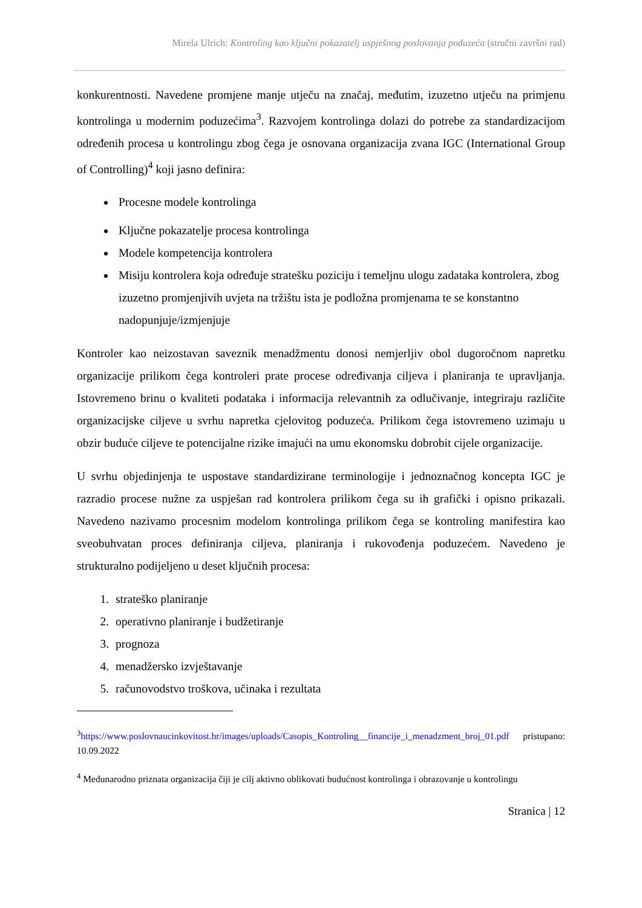Mirela Ulrich: Kontroling kao ključni pokazatelj uspješnog poslovanja poduzeća (stručni završni rad)
konkurentnosti. Navedene promjene manje utječu na značaj, međutim, izuzetno utječu na primjenu kontrolinga u modernim poduzećima<sup>3</sup>. Razvojem kontrolinga dolazi do potrebe za standardizacijom određenih procesa u kontrolingu zbog čega je osnovana organizacija zvana IGC (International Group of Controlling)<sup>4</sup> koji jasno definira:
Procesne modele kontrolinga
Ključne pokazatelje procesa kontrolinga
Modele kompetencija kontrolera
Misiju kontrolera koja određuje stratešku poziciju i temeljnu ulogu zadataka kontrolera, zbog izuzetno promjenjivih uvjeta na tržištu ista je podložna promjenama te se konstantno nadopunjuje/izmjenjuje
Kontroler kao neizostavan saveznik menadžmentu donosi nemjerljiv obol dugoročnom napretku organizacije prilikom čega kontroleri prate procese određivanja ciljeva i planiranja te upravljanja. Istovremeno brinu o kvaliteti podataka i informacija relevantnih za odlučivanje, integriraju različite organizacijske ciljeve u svrhu napretka cjelovitog poduzeća. Prilikom čega istovremeno uzimaju u obzir buduće ciljeve te potencijalne rizike imajući na umu ekonomsku dobrobit cijele organizacije.
U svrhu objedinjenja te uspostave standardizirane terminologije i jednoznačnog koncepta IGC je razradio procese nužne za uspješan rad kontrolera prilikom čega su ih grafički i opisno prikazali. Navedeno nazivamo procesnim modelom kontrolinga prilikom čega se kontroling manifestira kao sveobuhvatan proces definiranja ciljeva, planiranja i rukovođenja poduzećem. Navedeno je strukturalno podijeljeno u deset ključnih procesa:
1. strateško planiranje
2. operativno planiranje i budžetiranje
3. prognoza
4. menadžersko izvještavanje
5. računovodstvo troškova, učinaka i rezultata
<sup>3</sup> https://www.poslovnaucinkovitost.hr/images/uploads/Casopis_Kontroling__financije_i_menadzment_broj_01.pdf pristupano: 10.09.2022
<sup>4</sup> Međunarodno priznata organizacija čiji je cilj aktivno oblikovati budućnost kontrolinga i obrazovanje u kontrolingu
Stranica | 12